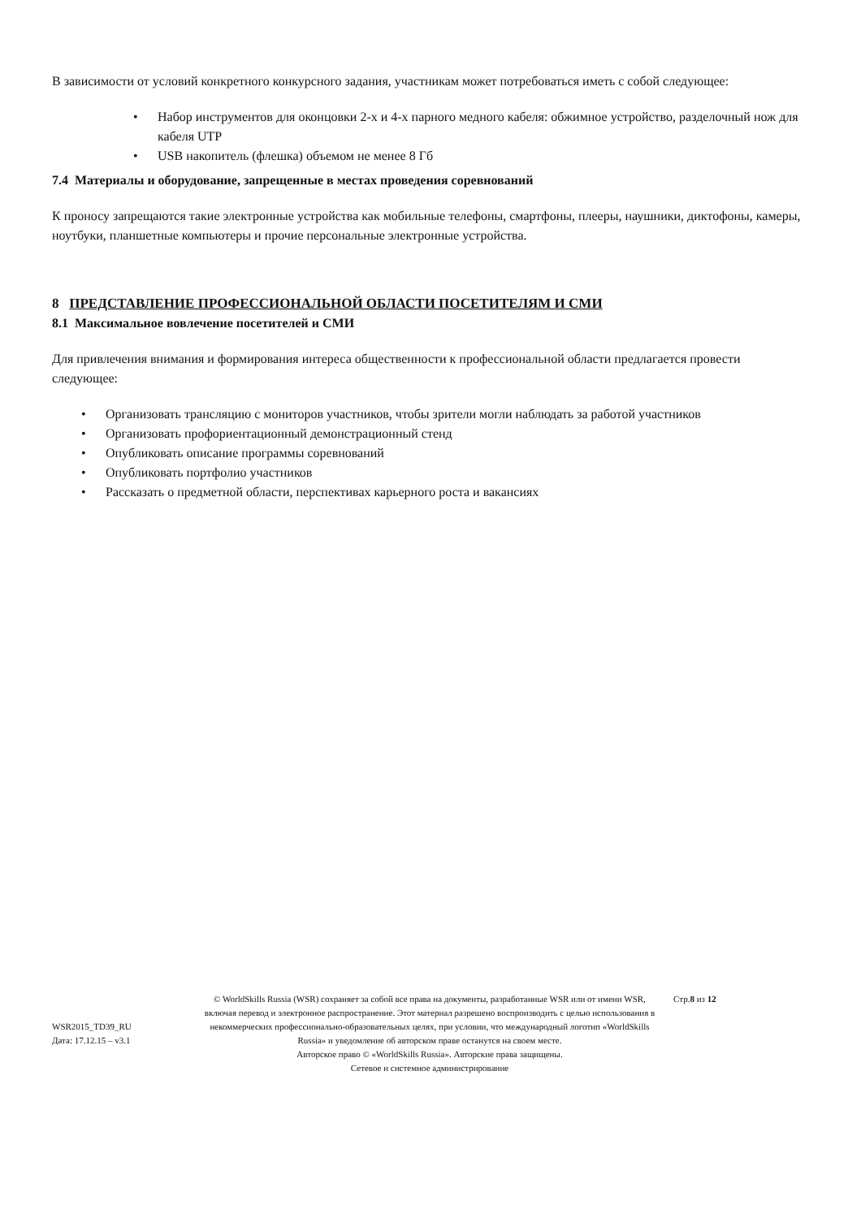В зависимости от условий конкретного конкурсного задания, участникам может потребоваться иметь с собой следующее:
• Набор инструментов для оконцовки 2-х и 4-х парного медного кабеля: обжимное устройство, разделочный нож для кабеля UTP
• USB накопитель (флешка) объемом не менее 8 Гб
7.4 Материалы и оборудование, запрещенные в местах проведения соревнований
К проносу запрещаются такие электронные устройства как мобильные телефоны, смартфоны, плееры, наушники, диктофоны, камеры, ноутбуки, планшетные компьютеры и прочие персональные электронные устройства.
8 ПРЕДСТАВЛЕНИЕ ПРОФЕССИОНАЛЬНОЙ ОБЛАСТИ ПОСЕТИТЕЛЯМ И СМИ
8.1 Максимальное вовлечение посетителей и СМИ
Для привлечения внимания и формирования интереса общественности к профессиональной области предлагается провести следующее:
• Организовать трансляцию с мониторов участников, чтобы зрители могли наблюдать за работой участников
• Организовать профориентационный демонстрационный стенд
• Опубликовать описание программы соревнований
• Опубликовать портфолио участников
• Рассказать о предметной области, перспективах карьерного роста и вакансиях
WSR2015_TD39_RU
Дата: 17.12.15 – v3.1
© WorldSkills Russia (WSR) сохраняет за собой все права на документы, разработанные WSR или от имени WSR, включая перевод и электронное распространение. Этот материал разрешено воспроизводить с целью использования в некоммерческих профессионально-образовательных целях, при условии, что международный логотип «WorldSkills Russia» и уведомление об авторском праве останутся на своем месте.
Авторское право © «WorldSkills Russia». Авторские права защищены.
Сетевое и системное администрирование
Стр.8 из 12